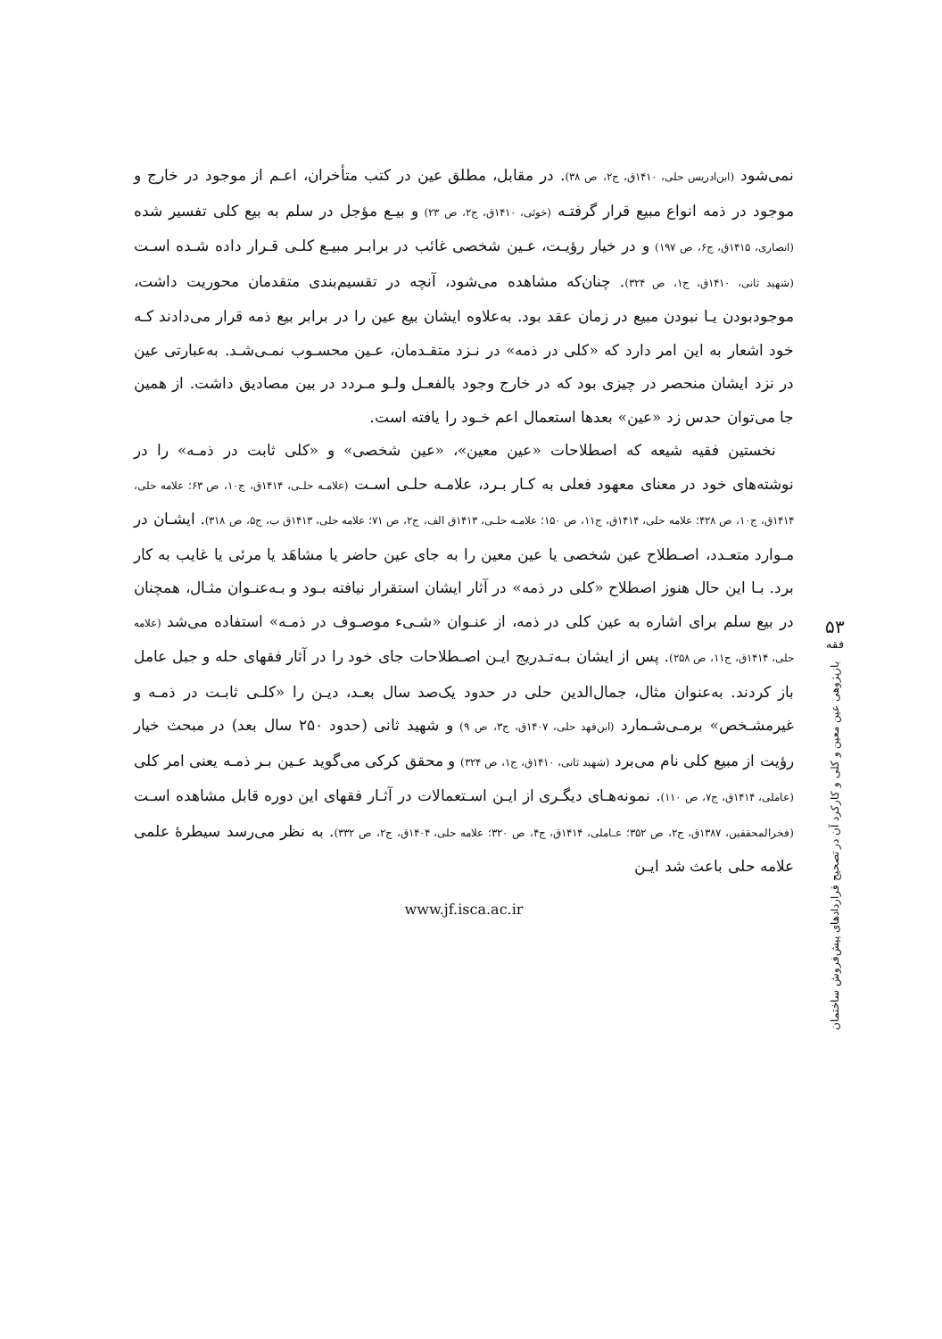نمی‌شود (ابن‌ادریس حلی، ۱۴۱۰ق، ج۲، ص ۳۸). در مقابل، مطلق عین در کتب متأخران، اعـم از موجود در خارج و موجود در ذمه انواع مبیع قرار گرفتـه (خوئی، ۱۴۱۰ق، ج۲، ص ۲۳) و بیـع مؤجل در سلم به بیع کلی تفسیر شده (انصاری، ۱۴۱۵ق، ج۶، ص ۱۹۷) و در خیار رؤیـت، عـین شخصی غائب در برابـر مبیـع کلـی قـرار داده شـده اسـت (شهید ثانی، ۱۴۱۰ق، ج۱، ص ۳۲۴). چنان‌که مشاهده می‌شود، آنچه در تقسیم‌بندی متقدمان محوریت داشت، موجودبودن یـا نبودن مبیع در زمان عقد بود. به‌علاوه ایشان بیع عین را در برابر بیع ذمه قرار می‌دادند کـه خود اشعار به این امر دارد که «کلی در ذمه» در نـزد متقـدمان، عـین محسـوب نمـی‌شـد. به‌عبارتی عین در نزد ایشان منحصر در چیزی بود که در خارج وجود بالفعـل ولـو مـردد در بین مصادیق داشت. از همین جا می‌توان حدس زد «عین» بعدها استعمال اعم خـود را یافته است.
نخستین فقیه شیعه که اصطلاحات «عین معین»، «عین شخصی» و «کلی ثابت در ذمـه» را در نوشته‌های خود در معنای معهود فعلی به کـار بـرد، علامـه حلـی اسـت (علامـه حلـی، ۱۴۱۴ق، ج۱۰، ص ۶۳؛ علامه حلی، ۱۴۱۴ق، ج۱۰، ص ۴۲۸؛ علامه حلی، ۱۴۱۴ق، ج۱۱، ص ۱۵۰؛ علامـه حلـی، ۱۴۱۳ق الف، ج۲، ص ۷۱؛ علامه حلی، ۱۴۱۳ق ب، ج۵، ص ۳۱۸). ایشـان در مـوارد متعـدد، اصـطلاح عین شخصی یا عین معین را به جای عین حاضر یا مشاهَد یا مرئی یا غایب به کار برد. بـا این حال هنوز اصطلاح «کلی در ذمه» در آثار ایشان استقرار نیافته بـود و بـه‌عنـوان مثـال، همچنان در بیع سلم برای اشاره به عین کلی در ذمه، از عنـوان «شـیء موصـوف در ذمـه» استفاده می‌شد (علامه حلی، ۱۴۱۴ق، ج۱۱، ص ۲۵۸). پس از ایشان بـه‌تـدریج ایـن اصـطلاحات جای خود را در آثار فقهای حله و جبل عامل باز کردند. به‌عنوان مثال، جمال‌الدین حلی در حدود یک‌صد سال بعـد، دیـن را «کلـی ثابـت در ذمـه و غیرمشـخص» برمـی‌شـمارد (ابن‌فهد حلی، ۱۴۰۷ق، ج۳، ص ۹) و شهید ثانی (حدود ۲۵۰ سال بعد) در مبحث خیار رؤیت از مبیع کلی نام می‌برد (شهید ثانی، ۱۴۱۰ق، ج۱، ص ۳۲۴) و محقق کرکی می‌گوید عـین بـر ذمـه یعنی امر کلی (عاملی، ۱۴۱۴ق، ج۷، ص ۱۱۰). نمونه‌هـای دیگـری از ایـن اسـتعمالات در آثـار فقهای این دوره قابل مشاهده اسـت (فخرالمحققین، ۱۳۸۷ق، ج۲، ص ۳۵۲؛ عـاملی، ۱۴۱۴ق، ج۴، ص ۳۲۰؛ علامه حلی، ۱۴۰۴ق، ج۲، ص ۳۳۲). به نظر می‌رسد سیطرهٔ علمی علامه حلی باعث شد ایـن
www.jf.isca.ac.ir
۵۳
فقه
بازپژوهی عین معین و کلی و کارکرد آن در تصحیح قراردادهای پیش‌فروش ساختمان